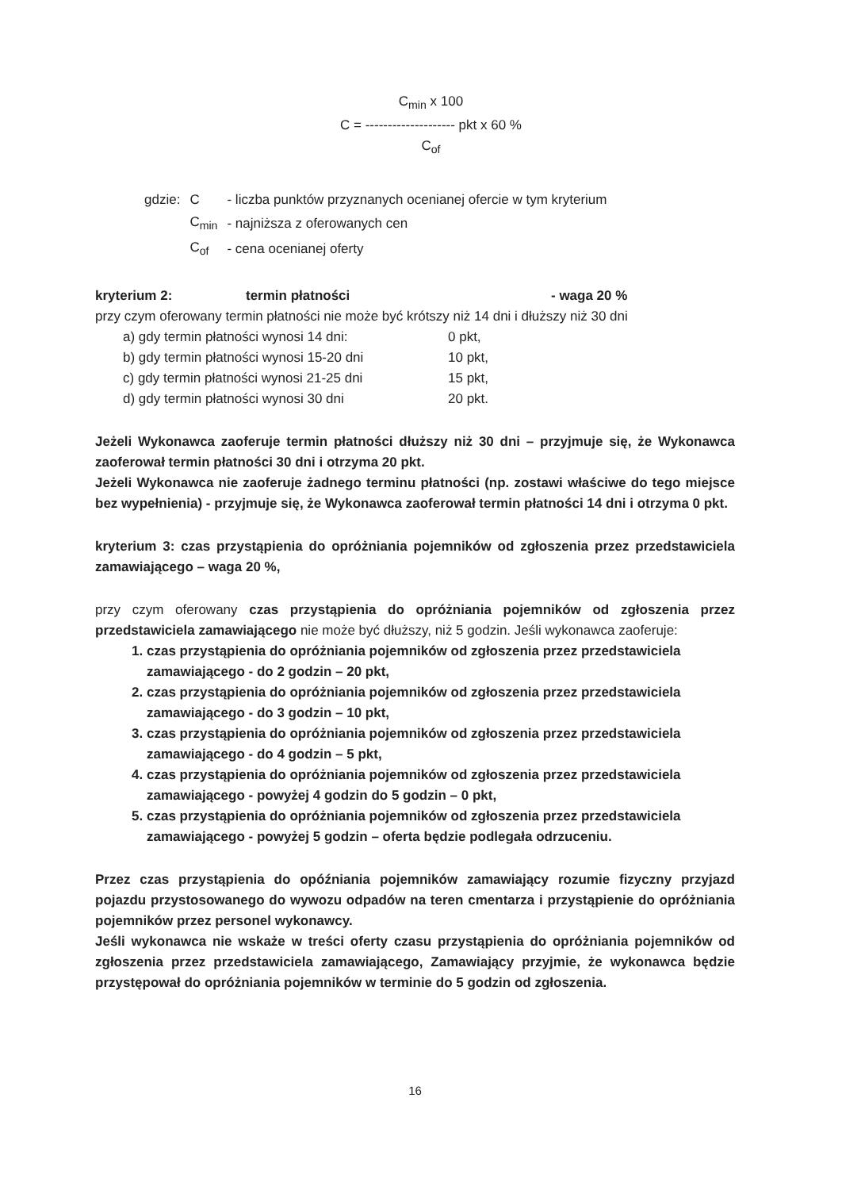C<sub>min</sub> x 100
C = -------------------- pkt x 60 %
C<sub>of</sub>
| gdzie: | C | - liczba punktów przyznanych ocenianej ofercie w tym kryterium |
| | C<sub>min</sub> | - najniższa z oferowanych cen |
| | C<sub>of</sub> | - cena ocenianej oferty |
kryterium 2: termin płatności - waga 20 %
przy czym oferowany termin płatności nie może być krótszy niż 14 dni i dłuższy niż 30 dni
a) gdy termin płatności wynosi 14 dni: 0 pkt,
b) gdy termin płatności wynosi 15-20 dni 10 pkt,
c) gdy termin płatności wynosi 21-25 dni 15 pkt,
d) gdy termin płatności wynosi 30 dni 20 pkt.
Jeżeli Wykonawca zaoferuje termin płatności dłuższy niż 30 dni – przyjmuje się, że Wykonawca zaoferował termin płatności 30 dni i otrzyma 20 pkt.
Jeżeli Wykonawca nie zaoferuje żadnego terminu płatności (np. zostawi właściwe do tego miejsce bez wypełnienia) - przyjmuje się, że Wykonawca zaoferował termin płatności 14 dni i otrzyma 0 pkt.
kryterium 3: czas przystąpienia do opróżniania pojemników od zgłoszenia przez przedstawiciela zamawiającego – waga 20 %,
przy czym oferowany czas przystąpienia do opróżniania pojemników od zgłoszenia przez przedstawiciela zamawiającego nie może być dłuższy, niż 5 godzin. Jeśli wykonawca zaoferuje:
1. czas przystąpienia do opróżniania pojemników od zgłoszenia przez przedstawiciela zamawiającego - do 2 godzin – 20 pkt,
2. czas przystąpienia do opróżniania pojemników od zgłoszenia przez przedstawiciela zamawiającego - do 3 godzin – 10 pkt,
3. czas przystąpienia do opróżniania pojemników od zgłoszenia przez przedstawiciela zamawiającego - do 4 godzin – 5 pkt,
4. czas przystąpienia do opróżniania pojemników od zgłoszenia przez przedstawiciela zamawiającego - powyżej 4 godzin do 5 godzin – 0 pkt,
5. czas przystąpienia do opróżniania pojemników od zgłoszenia przez przedstawiciela zamawiającego - powyżej 5 godzin – oferta będzie podlegała odrzuceniu.
Przez czas przystąpienia do opóźniania pojemników zamawiający rozumie fizyczny przyjazd pojazdu przystosowanego do wywozu odpadów na teren cmentarza i przystąpienie do opróżniania pojemników przez personel wykonawcy.
Jeśli wykonawca nie wskaże w treści oferty czasu przystąpienia do opróżniania pojemników od zgłoszenia przez przedstawiciela zamawiającego, Zamawiający przyjmie, że wykonawca będzie przystępował do opróżniania pojemników w terminie do 5 godzin od zgłoszenia.
16